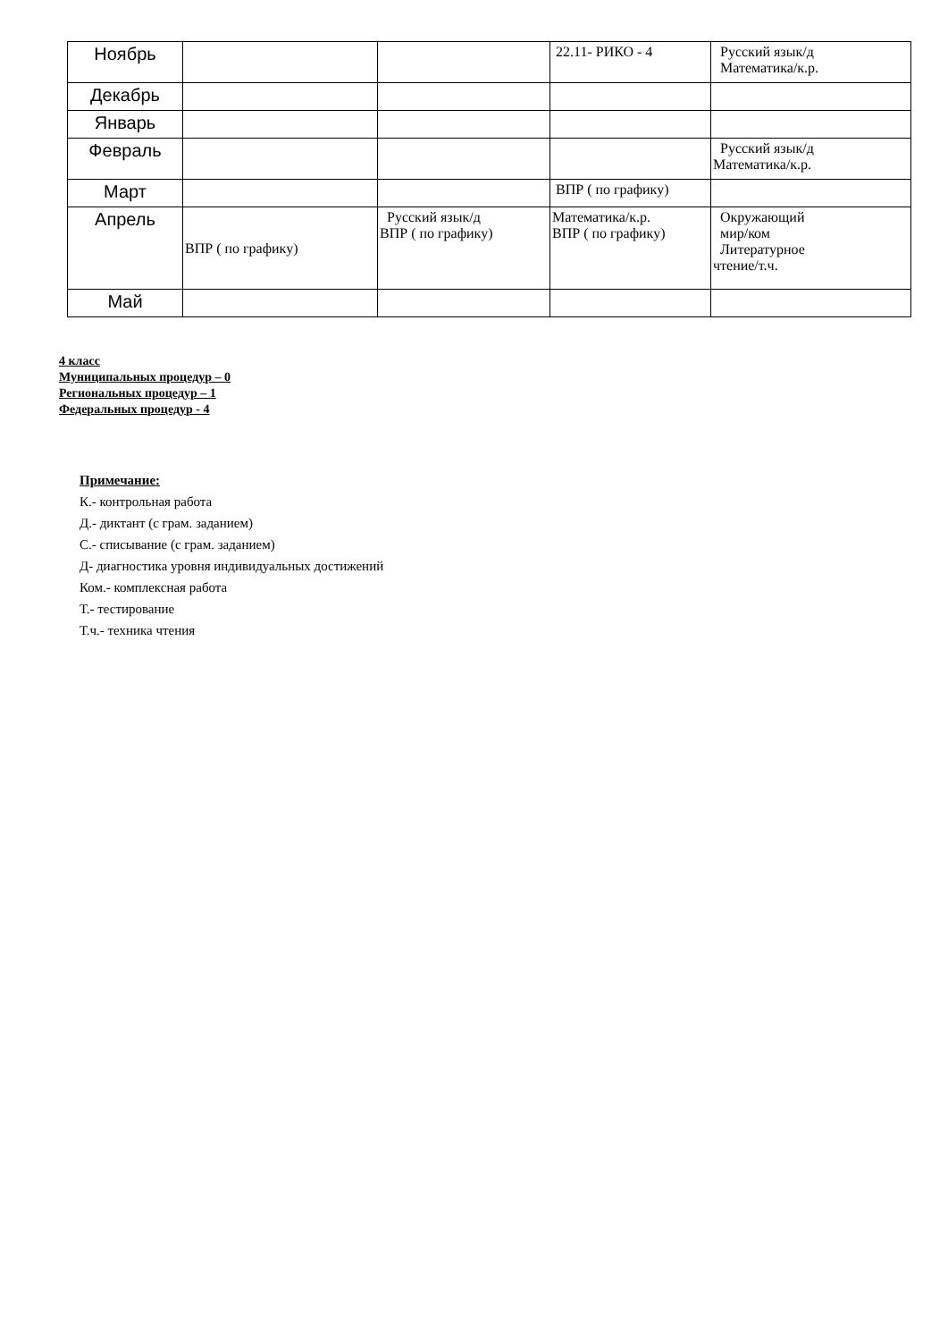| Ноябрь | | | 22.11- РИКО - 4 | Русский язык/д Математика/к.р. |
| Декабрь | | | | |
| Январь | | | | |
| Февраль | | | | Русский язык/д Математика/к.р. |
| Март | | | ВПР ( по графику) | |
| Апрель | ВПР ( по графику) | Русский язык/д ВПР ( по графику) | Математика/к.р. ВПР ( по графику) | Окружающий мир/ком Литературное чтение/т.ч. |
| Май | | | | |
4 класс
Муниципальных процедур – 0
Региональных процедур – 1
Федеральных процедур - 4
Примечание:
К.- контрольная работа
Д.- диктант (с грам. заданием)
С.- списывание (с грам. заданием)
Д- диагностика уровня индивидуальных достижений
Ком.- комплексная работа
Т.- тестирование
Т.ч.- техника чтения